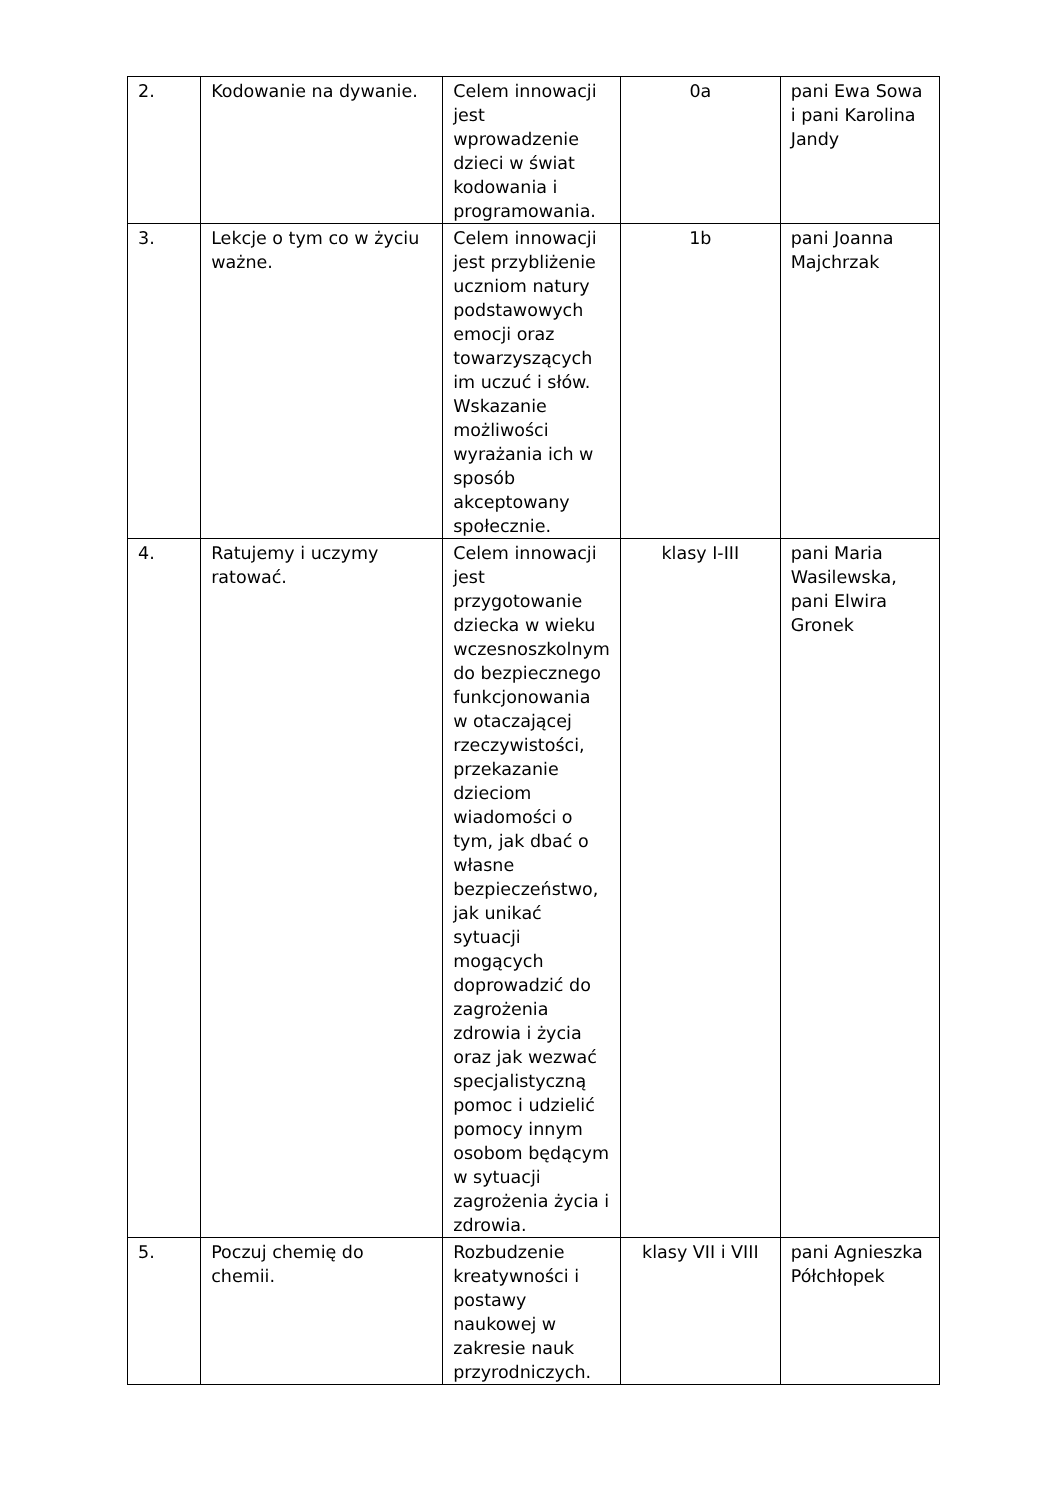| 2. | Kodowanie na dywanie. | Celem innowacji jest wprowadzenie dzieci w świat kodowania i programowania. | 0a | pani Ewa Sowa i pani Karolina Jandy |
| 3. | Lekcje o tym co w życiu ważne. | Celem innowacji jest przybliżenie uczniom natury podstawowych emocji oraz towarzyszących im uczuć i słów. Wskazanie możliwości wyrażania ich w sposób akceptowany społecznie. | 1b | pani Joanna Majchrzak |
| 4. | Ratujemy i uczymy ratować. | Celem innowacji jest przygotowanie dziecka w wieku wczesnoszkolnym do bezpiecznego funkcjonowania w otaczającej rzeczywistości, przekazanie dzieciom wiadomości o tym, jak dbać o własne bezpieczeństwo, jak unikać sytuacji mogących doprowadzić do zagrożenia zdrowia i życia oraz jak wezwać specjalistyczną pomoc i udzielić pomocy innym osobom będącym w sytuacji zagrożenia życia i zdrowia. | klasy I-III | pani Maria Wasilewska, pani Elwira Gronek |
| 5. | Poczuj chemię do chemii. | Rozbudzenie kreatywności i postawy naukowej w zakresie nauk przyrodniczych. | klasy VII i VIII | pani Agnieszka Półchłopek |